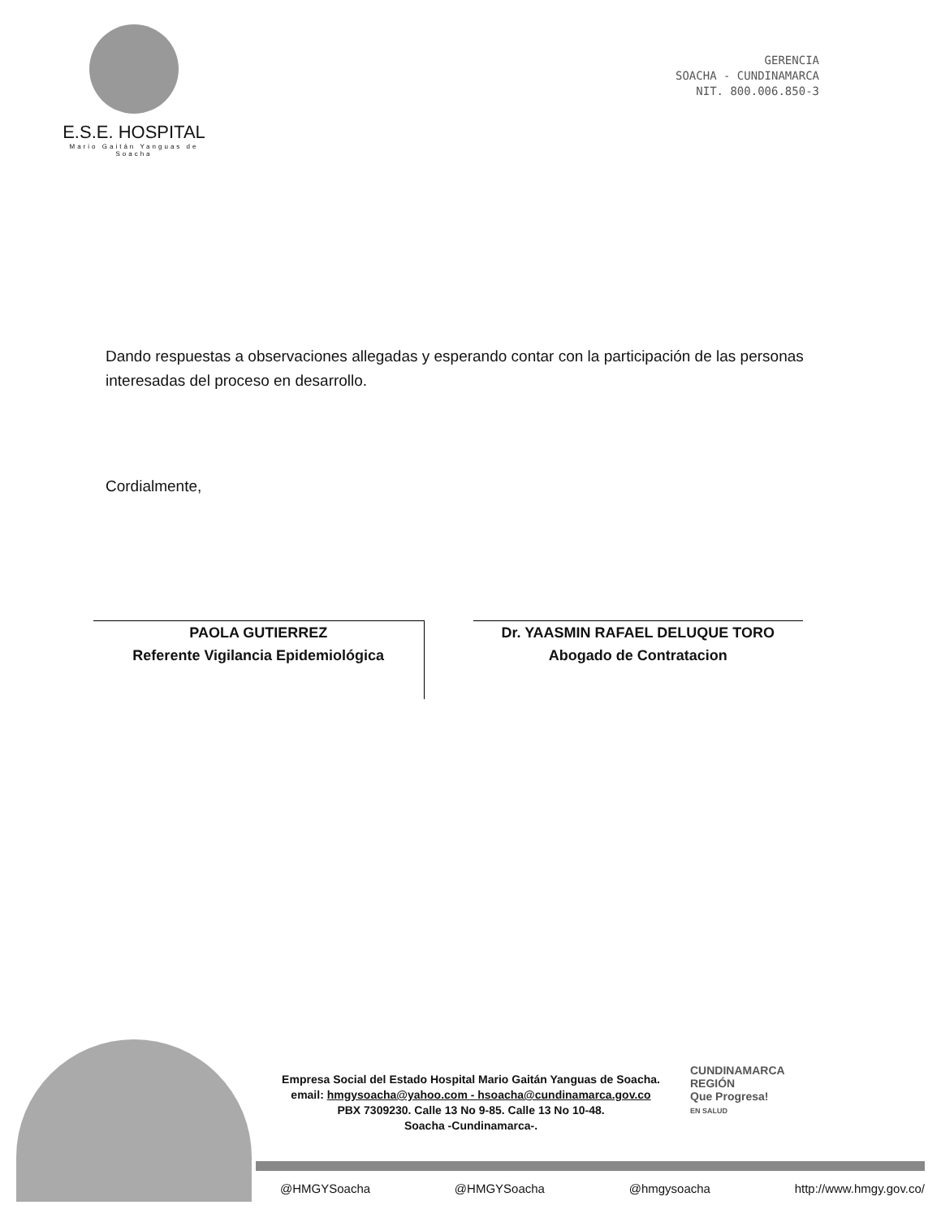E.S.E. HOSPITAL
Mario Gaitán Yanguas de Soacha
GERENCIA
SOACHA - CUNDINAMARCA
NIT. 800.006.850-3
Dando respuestas a observaciones allegadas y esperando contar con la participación de las personas interesadas del proceso en desarrollo.
Cordialmente,
PAOLA GUTIERREZ
Referente Vigilancia Epidemiológica
Dr. YAASMIN RAFAEL DELUQUE TORO
Abogado de Contratacion
Empresa Social del Estado Hospital Mario Gaitán Yanguas de Soacha.
email: hmgysoacha@yahoo.com - hsoacha@cundinamarca.gov.co
PBX 7309230. Calle 13 No 9-85. Calle 13 No 10-48.
Soacha -Cundinamarca-.
CUNDINAMARCA
REGIÓN
Que Progresa!
EN SALUD
@HMGYSoacha @HMGYSoacha @hmgysoacha http://www.hmgy.gov.co/